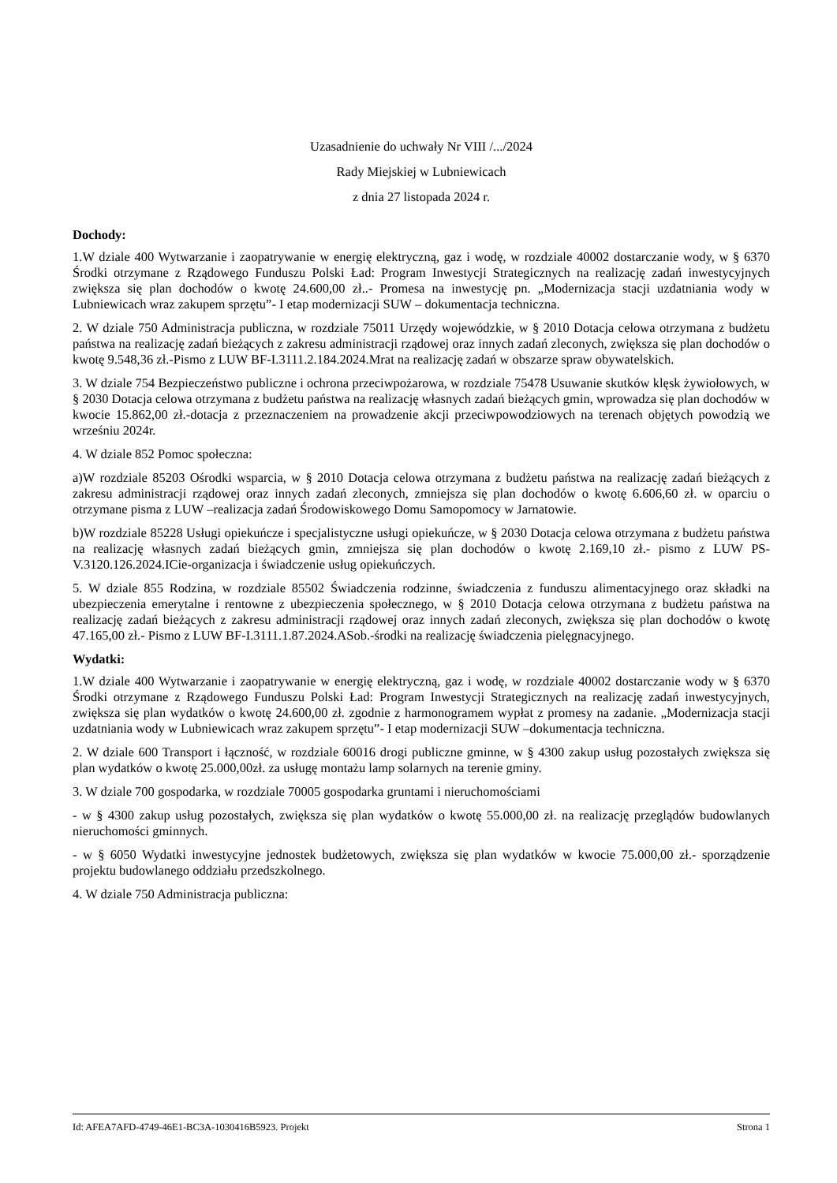Uzasadnienie do uchwały Nr VIII /.../2024
Rady Miejskiej w Lubniewicach
z dnia 27 listopada 2024 r.
Dochody:
1.W dziale 400 Wytwarzanie i zaopatrywanie w energię elektryczną, gaz i wodę, w rozdziale 40002 dostarczanie wody, w § 6370 Środki otrzymane z Rządowego Funduszu Polski Ład: Program Inwestycji Strategicznych na realizację zadań inwestycyjnych zwiększa się plan dochodów o kwotę 24.600,00 zł..- Promesa na inwestycję pn. „Modernizacja stacji uzdatniania wody w Lubniewicach wraz zakupem sprzętu”- I etap modernizacji SUW – dokumentacja techniczna.
2. W dziale 750 Administracja publiczna, w rozdziale 75011 Urzędy wojewódzkie, w § 2010 Dotacja celowa otrzymana z budżetu państwa na realizację zadań bieżących z zakresu administracji rządowej oraz innych zadań zleconych, zwiększa się plan dochodów o kwotę 9.548,36 zł.-Pismo z LUW BF-I.3111.2.184.2024.Mrat na realizację zadań w obszarze spraw obywatelskich.
3. W dziale 754 Bezpieczeństwo publiczne i ochrona przeciwpożarowa, w rozdziale 75478 Usuwanie skutków klęsk żywiołowych, w § 2030 Dotacja celowa otrzymana z budżetu państwa na realizację własnych zadań bieżących gmin, wprowadza się plan dochodów w kwocie 15.862,00 zł.-dotacja z przeznaczeniem na prowadzenie akcji przeciwpowodziowych na terenach objętych powodzią we wrześniu 2024r.
4. W dziale 852 Pomoc społeczna:
a)W rozdziale 85203 Ośrodki wsparcia, w § 2010 Dotacja celowa otrzymana z budżetu państwa na realizację zadań bieżących z zakresu administracji rządowej oraz innych zadań zleconych, zmniejsza się plan dochodów o kwotę 6.606,60 zł. w oparciu o otrzymane pisma z LUW –realizacja zadań Środowiskowego Domu Samopomocy w Jarnatowie.
b)W rozdziale 85228 Usługi opiekuńcze i specjalistyczne usługi opiekuńcze, w § 2030 Dotacja celowa otrzymana z budżetu państwa na realizację własnych zadań bieżących gmin, zmniejsza się plan dochodów o kwotę 2.169,10 zł.- pismo z LUW PS-V.3120.126.2024.ICie-organizacja i świadczenie usług opiekuńczych.
5. W dziale 855 Rodzina, w rozdziale 85502 Świadczenia rodzinne, świadczenia z funduszu alimentacyjnego oraz składki na ubezpieczenia emerytalne i rentowne z ubezpieczenia społecznego, w § 2010 Dotacja celowa otrzymana z budżetu państwa na realizację zadań bieżących z zakresu administracji rządowej oraz innych zadań zleconych, zwiększa się plan dochodów o kwotę 47.165,00 zł.- Pismo z LUW BF-I.3111.1.87.2024.ASob.-środki na realizację świadczenia pielęgnacyjnego.
Wydatki:
1.W dziale 400 Wytwarzanie i zaopatrywanie w energię elektryczną, gaz i wodę, w rozdziale 40002 dostarczanie wody w § 6370 Środki otrzymane z Rządowego Funduszu Polski Ład: Program Inwestycji Strategicznych na realizację zadań inwestycyjnych, zwiększa się plan wydatków o kwotę 24.600,00 zł. zgodnie z harmonogramem wypłat z promesy na zadanie. „Modernizacja stacji uzdatniania wody w Lubniewicach wraz zakupem sprzętu”- I etap modernizacji SUW –dokumentacja techniczna.
2. W dziale 600 Transport i łączność, w rozdziale 60016 drogi publiczne gminne, w § 4300 zakup usług pozostałych zwiększa się plan wydatków o kwotę 25.000,00zł. za usługę montażu lamp solarnych na terenie gminy.
3. W dziale 700 gospodarka, w rozdziale 70005 gospodarka gruntami i nieruchomościami
- w § 4300 zakup usług pozostałych, zwiększa się plan wydatków o kwotę 55.000,00 zł. na realizację przeglądów budowlanych nieruchomości gminnych.
- w § 6050 Wydatki inwestycyjne jednostek budżetowych, zwiększa się plan wydatków w kwocie 75.000,00 zł.- sporządzenie projektu budowlanego oddziału przedszkolnego.
4. W dziale 750 Administracja publiczna:
Id: AFEA7AFD-4749-46E1-BC3A-1030416B5923. Projekt Strona 1